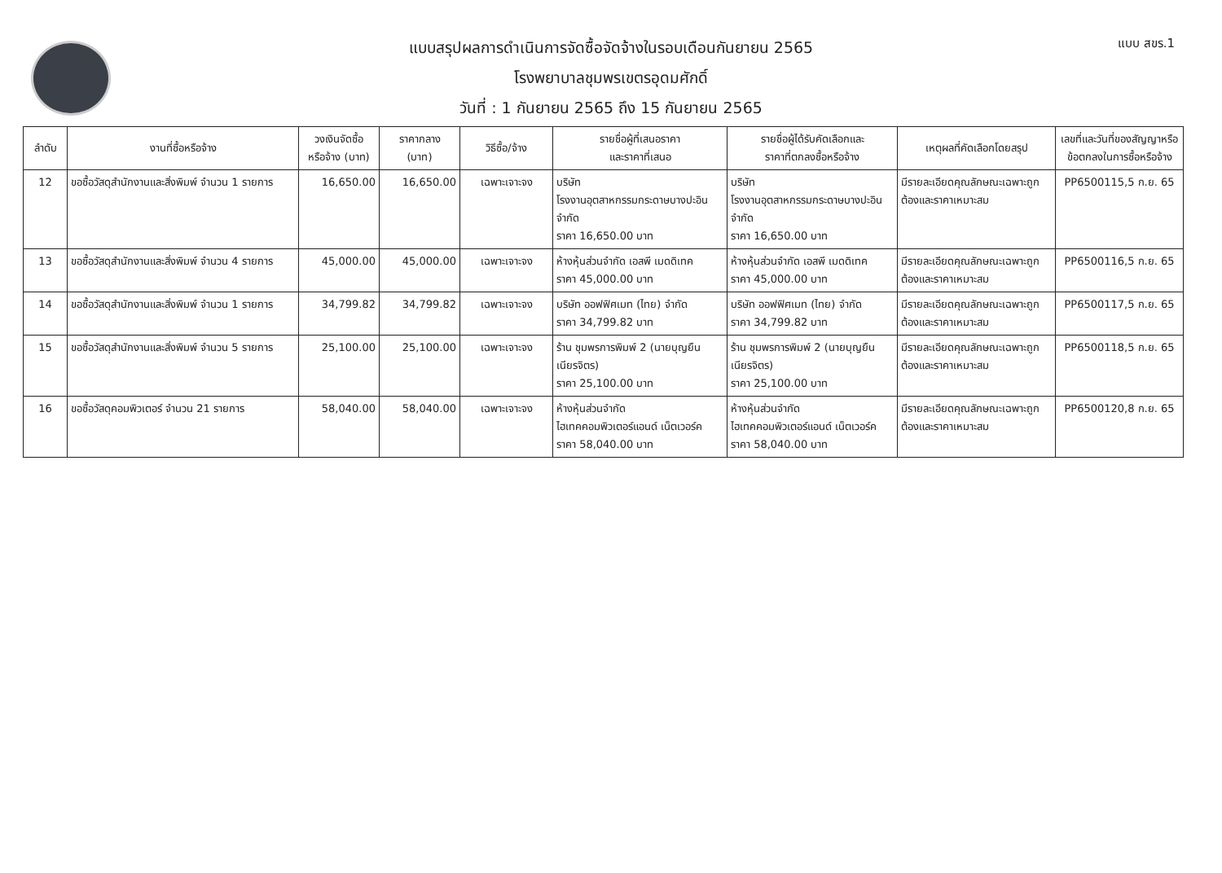แบบ สขร.1
แบบสรุปผลการดำเนินการจัดซื้อจัดจ้างในรอบเดือนกันยายน 2565
โรงพยาบาลชุมพรเขตรอุดมศักดิ์
วันที่ : 1 กันยายน 2565 ถึง 15 กันยายน 2565
| ลำดับ | งานที่ซื้อหรือจ้าง | วงเงินจัดซื้อ หรือจ้าง (บาท) | ราคากลาง (บาท) | วิธีซื้อ/จ้าง | รายชื่อผู้ที่เสนอราคา และราคาที่เสนอ | รายชื่อผู้ได้รับคัดเลือกและ ราคาที่ตกลงซื้อหรือจ้าง | เหตุผลที่คัดเลือกโดยสรุป | เลขที่และวันที่ของสัญญาหรือ ข้อตกลงในการซื้อหรือจ้าง |
| --- | --- | --- | --- | --- | --- | --- | --- | --- |
| 12 | ขอซื้อวัสดุสำนักงานและสิ่งพิมพ์ จำนวน 1 รายการ | 16,650.00 | 16,650.00 | เฉพาะเจาะจง | บริษัท โรงงานอุตสาหกรรมกระดาษบางปะอิน จำกัด ราคา 16,650.00 บาท | บริษัท โรงงานอุตสาหกรรมกระดาษบางปะอิน จำกัด ราคา 16,650.00 บาท | มีรายละเอียดคุณลักษณะเฉพาะถูกต้องและราคาเหมาะสม | PP6500115,5 ก.ย. 65 |
| 13 | ขอซื้อวัสดุสำนักงานและสิ่งพิมพ์ จำนวน 4 รายการ | 45,000.00 | 45,000.00 | เฉพาะเจาะจง | ห้างหุ้นส่วนจำกัด เอสพี เมดดิเทค ราคา 45,000.00 บาท | ห้างหุ้นส่วนจำกัด เอสพี เมดดิเทค ราคา 45,000.00 บาท | มีรายละเอียดคุณลักษณะเฉพาะถูกต้องและราคาเหมาะสม | PP6500116,5 ก.ย. 65 |
| 14 | ขอซื้อวัสดุสำนักงานและสิ่งพิมพ์ จำนวน 1 รายการ | 34,799.82 | 34,799.82 | เฉพาะเจาะจง | บริษัท ออฟฟิศเมท (ไทย) จำกัด ราคา 34,799.82 บาท | บริษัท ออฟฟิศเมท (ไทย) จำกัด ราคา 34,799.82 บาท | มีรายละเอียดคุณลักษณะเฉพาะถูกต้องและราคาเหมาะสม | PP6500117,5 ก.ย. 65 |
| 15 | ขอซื้อวัสดุสำนักงานและสิ่งพิมพ์ จำนวน 5 รายการ | 25,100.00 | 25,100.00 | เฉพาะเจาะจง | ร้าน ชุมพรการพิมพ์ 2 (นายบุญยืน เนียรจิตร) ราคา 25,100.00 บาท | ร้าน ชุมพรการพิมพ์ 2 (นายบุญยืน เนียรจิตร) ราคา 25,100.00 บาท | มีรายละเอียดคุณลักษณะเฉพาะถูกต้องและราคาเหมาะสม | PP6500118,5 ก.ย. 65 |
| 16 | ขอซื้อวัสดุคอมพิวเตอร์ จำนวน 21 รายการ | 58,040.00 | 58,040.00 | เฉพาะเจาะจง | ห้างหุ้นส่วนจำกัด ไฮเทคคอมพิวเตอร์แอนด์ เน็ตเวอร์ค ราคา 58,040.00 บาท | ห้างหุ้นส่วนจำกัด ไฮเทคคอมพิวเตอร์แอนด์ เน็ตเวอร์ค ราคา 58,040.00 บาท | มีรายละเอียดคุณลักษณะเฉพาะถูกต้องและราคาเหมาะสม | PP6500120,8 ก.ย. 65 |